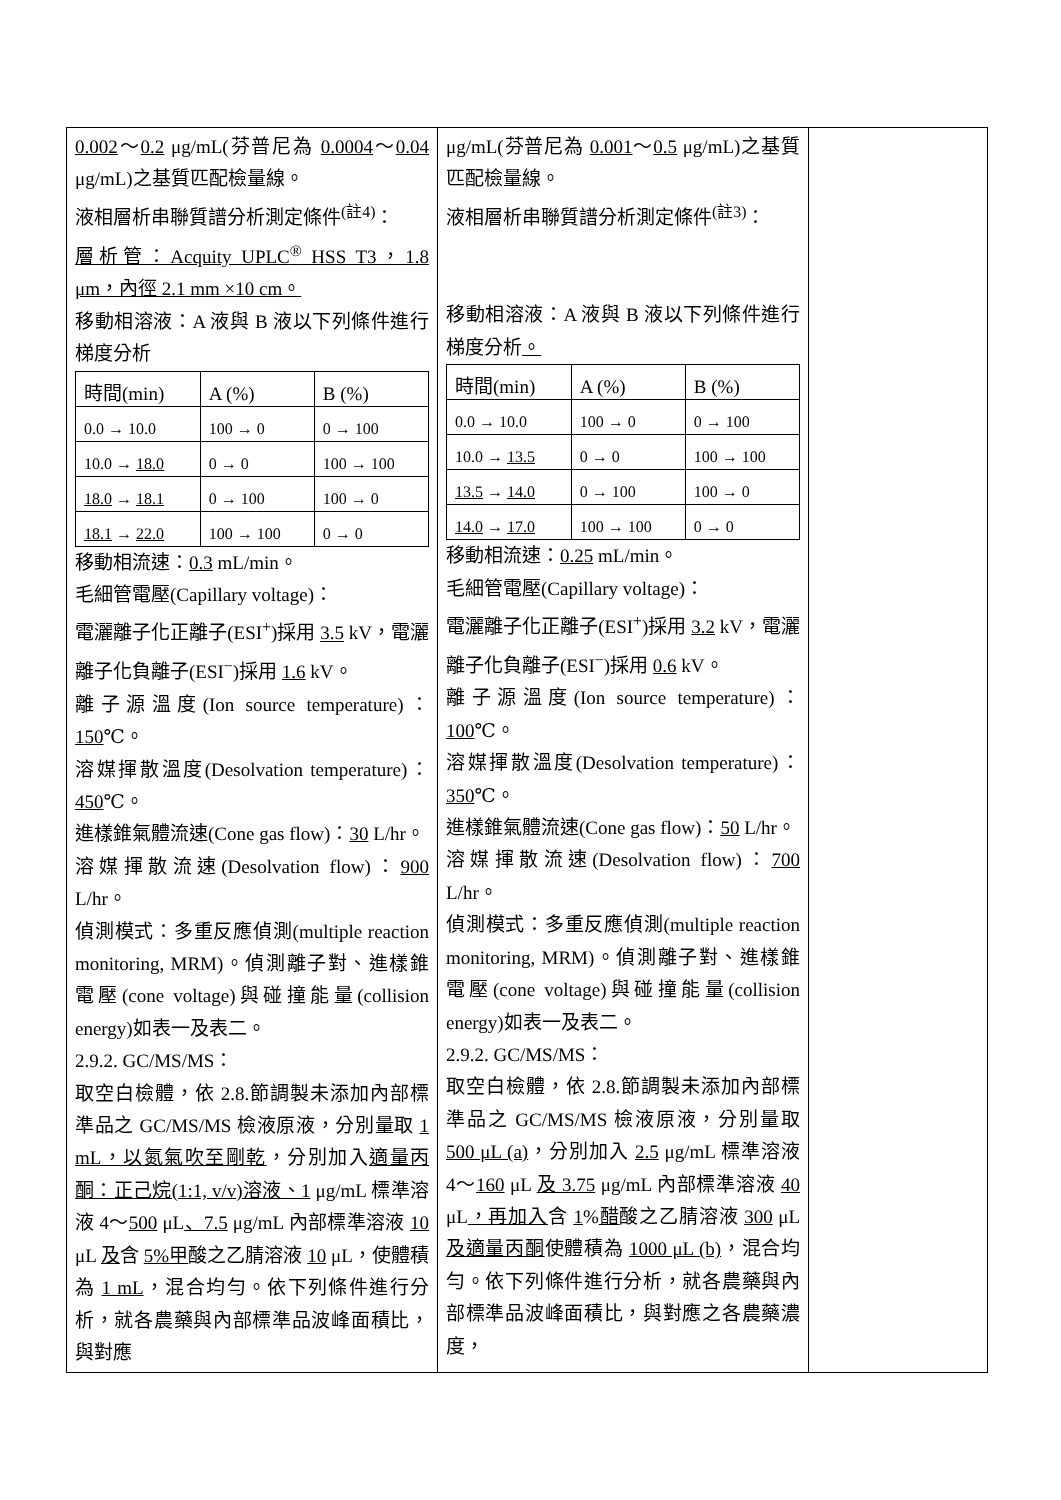| 0.002 ～ 0.2 μg/mL(芬普尼為 0.0004 ～ 0.04 μg/mL)之基質匹配檢量線。 液相層析串聯質譜分析測定條件<sup>(註4)</sup>： 層析管：Acquity UPLC<sup>®</sup> HSS T3，1.8 μm，內徑 2.1 mm ×10 cm。 移動相溶液：A 液與 B 液以下列條件進行梯度分析 / 時間(min) / A (%) / B (%) / / 0.0 → 10.0 / 100 → 0 / 0 → 100 / / 10.0 → 18.0 / 0 → 0 / 100 → 100 / / 18.0 → 18.1 / 0 → 100 / 100 → 0 / / 18.1 → 22.0 / 100 → 100 / 0 → 0 / 移動相流速： 0.3 mL/min。 毛細管電壓(Capillary voltage)： 電灑離子化正離子(ESI<sup>+</sup>)採用 3.5 kV，電灑離子化負離子(ESI<sup>−</sup>)採用 1.6 kV。 離子源溫度(Ion source temperature)： 150 ℃。 溶媒揮散溫度(Desolvation temperature)： 450 ℃。 進樣錐氣體流速(Cone gas flow)： 30 L/hr。 溶媒揮散流速(Desolvation flow)： 900 L/hr。 偵測模式：多重反應偵測(multiple reaction monitoring, MRM)。偵測離子對、進樣錐電壓(cone voltage)與碰撞能量(collision energy)如表一及表二。 2.9.2. GC/MS/MS： 取空白檢體，依 2.8.節調製未添加內部標準品之 GC/MS/MS 檢液原液，分別量取 1 mL，以氮氣吹至剛乾 ，分別加入 適量丙酮：正己烷(1:1, v/v)溶液、1 μg/mL 標準溶液 4～ 500 μL 、7.5 μg/mL 內部標準溶液 10 μL 及 含 5% 甲 酸之乙腈溶液 10 μL，使體積為 1 mL ，混合均勻。依下列條件進行分析，就各農藥與內部標準品波峰面積比，與對應 | μg/mL(芬普尼為 0.001 ～ 0.5 μg/mL)之基質匹配檢量線。 液相層析串聯質譜分析測定條件<sup>(註3)</sup>： 移動相溶液：A 液與 B 液以下列條件進行梯度分析 。 / 時間(min) / A (%) / B (%) / / 0.0 → 10.0 / 100 → 0 / 0 → 100 / / 10.0 → 13.5 / 0 → 0 / 100 → 100 / / 13.5 → 14.0 / 0 → 100 / 100 → 0 / / 14.0 → 17.0 / 100 → 100 / 0 → 0 / 移動相流速： 0.25 mL/min。 毛細管電壓(Capillary voltage)： 電灑離子化正離子(ESI<sup>+</sup>)採用 3.2 kV，電灑離子化負離子(ESI<sup>−</sup>)採用 0.6 kV。 離子源溫度(Ion source temperature)： 100 ℃。 溶媒揮散溫度(Desolvation temperature)： 350 ℃。 進樣錐氣體流速(Cone gas flow)： 50 L/hr。 溶媒揮散流速(Desolvation flow)： 700 L/hr。 偵測模式：多重反應偵測(multiple reaction monitoring, MRM)。偵測離子對、進樣錐電壓(cone voltage)與碰撞能量(collision energy)如表一及表二。 2.9.2. GC/MS/MS： 取空白檢體，依 2.8.節調製未添加內部標準品之 GC/MS/MS 檢液原液，分別量取 500 μL (a) ，分別加入 2.5 μg/mL 標準溶液 4～ 160 μL 及 3.75 μg/mL 內部標準溶液 40 μL ，再加入 含 1 % 醋 酸之乙腈溶液 300 μL 及適量丙酮 使體積為 1000 μL (b) ，混合均勻。依下列條件進行分析，就各農藥與內部標準品波峰面積比，與對應之各農藥濃度， | |